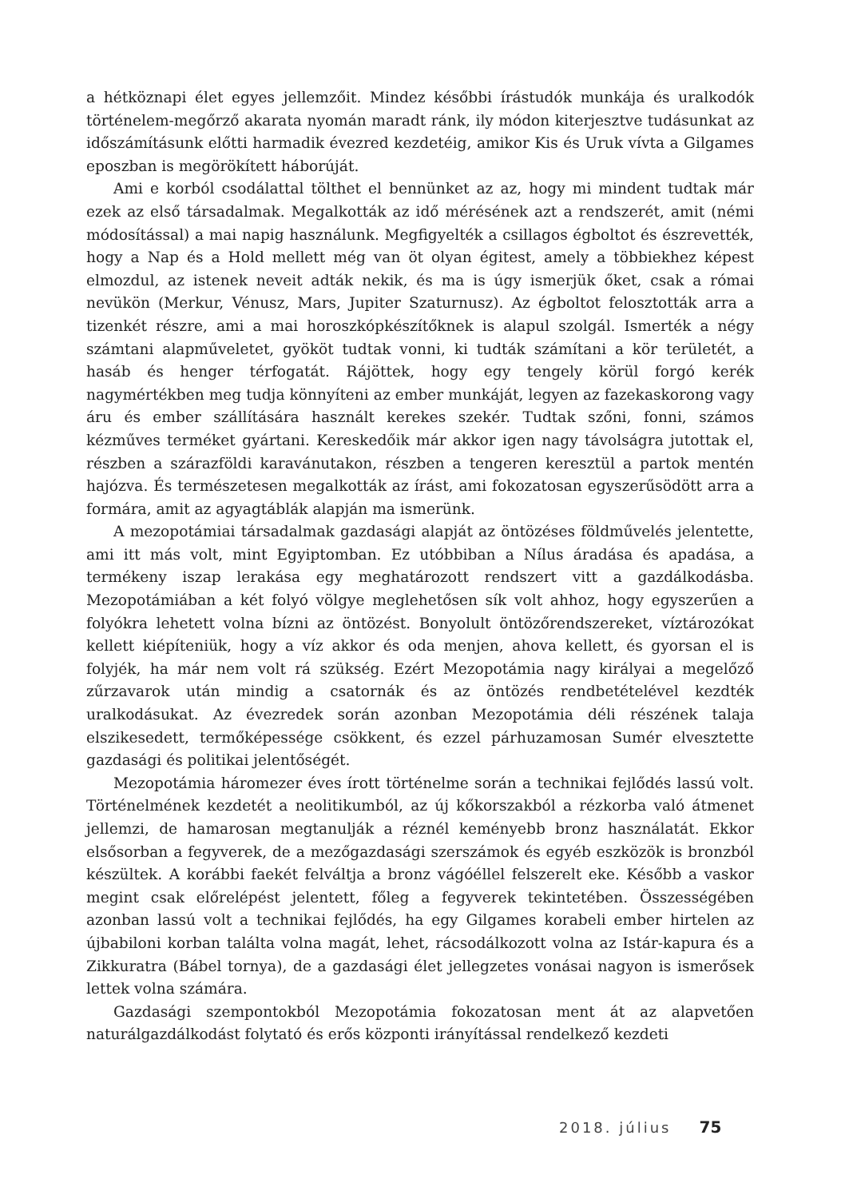a hétköznapi élet egyes jellemzőit. Mindez későbbi írástudók munkája és uralkodók történelem-megőrző akarata nyomán maradt ránk, ily módon kiterjesztve tudásunkat az időszámításunk előtti harmadik évezred kezdetéig, amikor Kis és Uruk vívta a Gilgames eposzban is megörökített háborúját.
Ami e korból csodálattal tölthet el bennünket az az, hogy mi mindent tudtak már ezek az első társadalmak. Megalkották az idő mérésének azt a rendszerét, amit (némi módosítással) a mai napig használunk. Megfigyelték a csillagos égboltot és észrevették, hogy a Nap és a Hold mellett még van öt olyan égitest, amely a többiekhez képest elmozdul, az istenek neveit adták nekik, és ma is úgy ismerjük őket, csak a római nevükön (Merkur, Vénusz, Mars, Jupiter Szaturnusz). Az égboltot felosztották arra a tizenkét részre, ami a mai horoszkópkészítőknek is alapul szolgál. Ismerték a négy számtani alapműveletet, gyököt tudtak vonni, ki tudták számítani a kör területét, a hasáb és henger térfogatát. Rájöttek, hogy egy tengely körül forgó kerék nagymértékben meg tudja könnyíteni az ember munkáját, legyen az fazekaskorong vagy áru és ember szállítására használt kerekes szekér. Tudtak szőni, fonni, számos kézműves terméket gyártani. Kereskedőik már akkor igen nagy távolságra jutottak el, részben a szárazföldi karavánutakon, részben a tengeren keresztül a partok mentén hajózva. És természetesen megalkották az írást, ami fokozatosan egyszerűsödött arra a formára, amit az agyagtáblák alapján ma ismerünk.
A mezopotámiai társadalmak gazdasági alapját az öntözéses földművelés jelentette, ami itt más volt, mint Egyiptomban. Ez utóbbiban a Nílus áradása és apadása, a termékeny iszap lerakása egy meghatározott rendszert vitt a gazdálkodásba. Mezopotámiában a két folyó völgye meglehetősen sík volt ahhoz, hogy egyszerűen a folyókra lehetett volna bízni az öntözést. Bonyolult öntözőrendszereket, víztározókat kellett kiépíteniük, hogy a víz akkor és oda menjen, ahova kellett, és gyorsan el is folyjék, ha már nem volt rá szükség. Ezért Mezopotámia nagy királyai a megelőző zűrzavarok után mindig a csatornák és az öntözés rendbetételével kezdték uralkodásukat. Az évezredek során azonban Mezopotámia déli részének talaja elszikesedett, termőképessége csökkent, és ezzel párhuzamosan Sumér elvesztette gazdasági és politikai jelentőségét.
Mezopotámia háromezer éves írott történelme során a technikai fejlődés lassú volt. Történelmének kezdetét a neolitikumból, az új kőkorszakból a rézkorba való átmenet jellemzi, de hamarosan megtanulják a réznél keményebb bronz használatát. Ekkor elsősorban a fegyverek, de a mezőgazdasági szerszámok és egyéb eszközök is bronzból készültek. A korábbi faekét felváltja a bronz vágóéllel felszerelt eke. Később a vaskor megint csak előrelépést jelentett, főleg a fegyverek tekintetében. Összességében azonban lassú volt a technikai fejlődés, ha egy Gilgames korabeli ember hirtelen az újbabiloni korban találta volna magát, lehet, rácsodálkozott volna az Istár-kapura és a Zikkuratra (Bábel tornya), de a gazdasági élet jellegzetes vonásai nagyon is ismerősek lettek volna számára.
Gazdasági szempontokból Mezopotámia fokozatosan ment át az alapvetően naturálgazdálkodást folytató és erős központi irányítással rendelkező kezdeti
2018. július 75